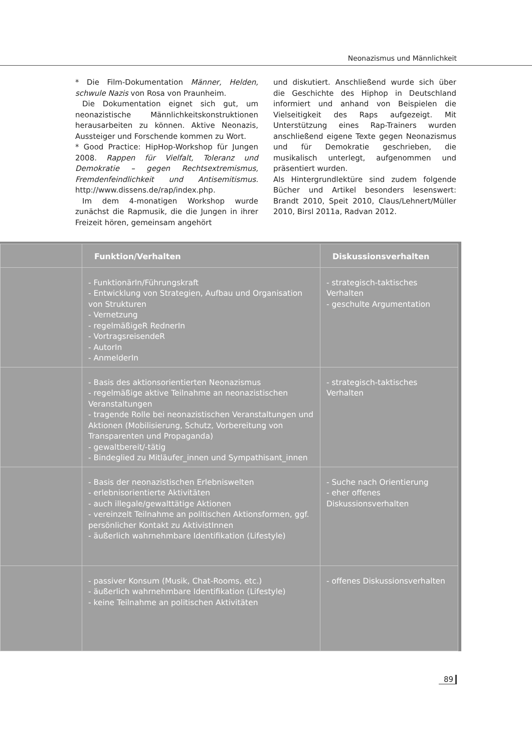Neonazismus und Männlichkeit
* Die Film-Dokumentation Männer, Helden, schwule Nazis von Rosa von Praunheim.
Die Dokumentation eignet sich gut, um neonazistische Männlichkeitskonstruktionen herausarbeiten zu können. Aktive Neonazis, Aussteiger und Forschende kommen zu Wort.
* Good Practice: HipHop-Workshop für Jungen 2008. Rappen für Vielfalt, Toleranz und Demokratie – gegen Rechtsextremismus, Fremdenfeindlichkeit und Antisemitismus. http://www.dissens.de/rap/index.php.
Im dem 4-monatigen Workshop wurde zunächst die Rapmusik, die die Jungen in ihrer Freizeit hören, gemeinsam angehört
und diskutiert. Anschließend wurde sich über die Geschichte des Hiphop in Deutschland informiert und anhand von Beispielen die Vielseitigkeit des Raps aufgezeigt. Mit Unterstützung eines Rap-Trainers wurden anschließend eigene Texte gegen Neonazismus und für Demokratie geschrieben, die musikalisch unterlegt, aufgenommen und präsentiert wurden.
Als Hintergrundlektüre sind zudem folgende Bücher und Artikel besonders lesenswert: Brandt 2010, Speit 2010, Claus/Lehnert/Müller 2010, Birsl 2011a, Radvan 2012.
| | Funktion/Verhalten | Diskussionsverhalten |
| --- | --- | --- |
| | - FunktionärIn/Führungskraft - Entwicklung von Strategien, Aufbau und Organisation von Strukturen - Vernetzung - regelmäßigeR RednerIn - VortragsreisendeR - AutorIn - AnmelderIn | - strategisch-taktisches Verhalten - geschulte Argumentation |
| | - Basis des aktionsorientierten Neonazismus - regelmäßige aktive Teilnahme an neonazistischen Veranstaltungen - tragende Rolle bei neonazistischen Veranstaltungen und Aktionen (Mobilisierung, Schutz, Vorbereitung von Transparenten und Propaganda) - gewaltbereit/-tätig - Bindeglied zu Mitläufer_innen und Sympathisant_innen | - strategisch-taktisches Verhalten |
| | - Basis der neonazistischen Erlebniswelten - erlebnisorientierte Aktivitäten - auch illegale/gewalttätige Aktionen - vereinzelt Teilnahme an politischen Aktionsformen, ggf. persönlicher Kontakt zu AktivistInnen - äußerlich wahrnehmbare Identifikation (Lifestyle) | - Suche nach Orientierung - eher offenes Diskussionsverhalten |
| | - passiver Konsum (Musik, Chat-Rooms, etc.) - äußerlich wahrnehmbare Identifikation (Lifestyle) - keine Teilnahme an politischen Aktivitäten | - offenes Diskussionsverhalten |
89